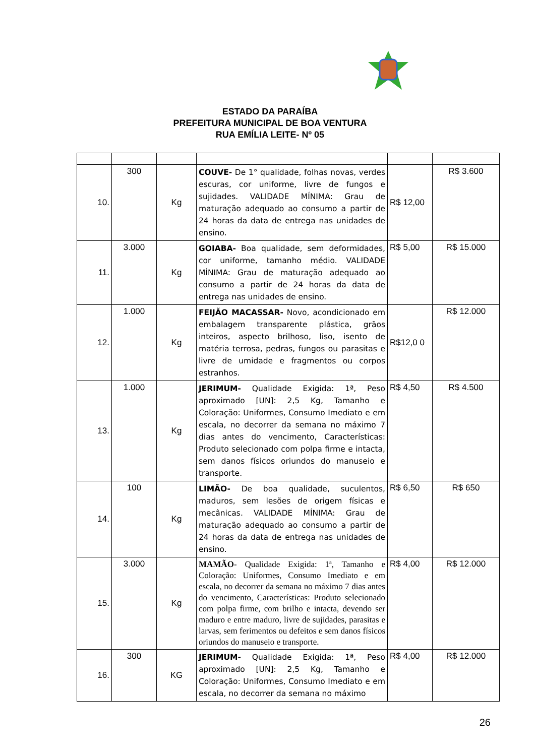ESTADO DA PARAÍBA
PREFEITURA MUNICIPAL DE BOA VENTURA
RUA EMÍLIA LEITE- Nº 05
| 10. | 300 | Kg | COUVE- De 1° qualidade, folhas novas, verdes escuras, cor uniforme, livre de fungos e sujidades. VALIDADE MÍNIMA: Grau de maturação adequado ao consumo a partir de 24 horas da data de entrega nas unidades de ensino. | R$ 12,00 | R$ 3.600 |
| 11. | 3.000 | Kg | GOIABA- Boa qualidade, sem deformidades, cor uniforme, tamanho médio. VALIDADE MÍNIMA: Grau de maturação adequado ao consumo a partir de 24 horas da data de entrega nas unidades de ensino. | R$ 5,00 | R$ 15.000 |
| 12. | 1.000 | Kg | FEIJÃO MACASSAR- Novo, acondicionado em embalagem transparente plástica, grãos inteiros, aspecto brilhoso, liso, isento de matéria terrosa, pedras, fungos ou parasitas e livre de umidade e fragmentos ou corpos estranhos. | R$12,0 0 | R$ 12.000 |
| 13. | 1.000 | Kg | JERIMUM- Qualidade Exigida: 1ª, Peso aproximado [UN]: 2,5 Kg, Tamanho e Coloração: Uniformes, Consumo Imediato e em escala, no decorrer da semana no máximo 7 dias antes do vencimento, Características: Produto selecionado com polpa firme e intacta, sem danos físicos oriundos do manuseio e transporte. | R$ 4,50 | R$ 4.500 |
| 14. | 100 | Kg | LIMÃO- De boa qualidade, suculentos, maduros, sem lesões de origem físicas e mecânicas. VALIDADE MÍNIMA: Grau de maturação adequado ao consumo a partir de 24 horas da data de entrega nas unidades de ensino. | R$ 6,50 | R$ 650 |
| 15. | 3.000 | Kg | MAMÃO - Qualidade Exigida: 1ª, Tamanho e Coloração: Uniformes, Consumo Imediato e em escala, no decorrer da semana no máximo 7 dias antes do vencimento, Características: Produto selecionado com polpa firme, com brilho e intacta, devendo ser maduro e entre maduro, livre de sujidades, parasitas e larvas, sem ferimentos ou defeitos e sem danos físicos oriundos do manuseio e transporte. | R$ 4,00 | R$ 12.000 |
| 16. | 300 | KG | JERIMUM- Qualidade Exigida: 1ª, Peso aproximado [UN]: 2,5 Kg, Tamanho e Coloração: Uniformes, Consumo Imediato e em escala, no decorrer da semana no máximo | R$ 4,00 | R$ 12.000 |
26